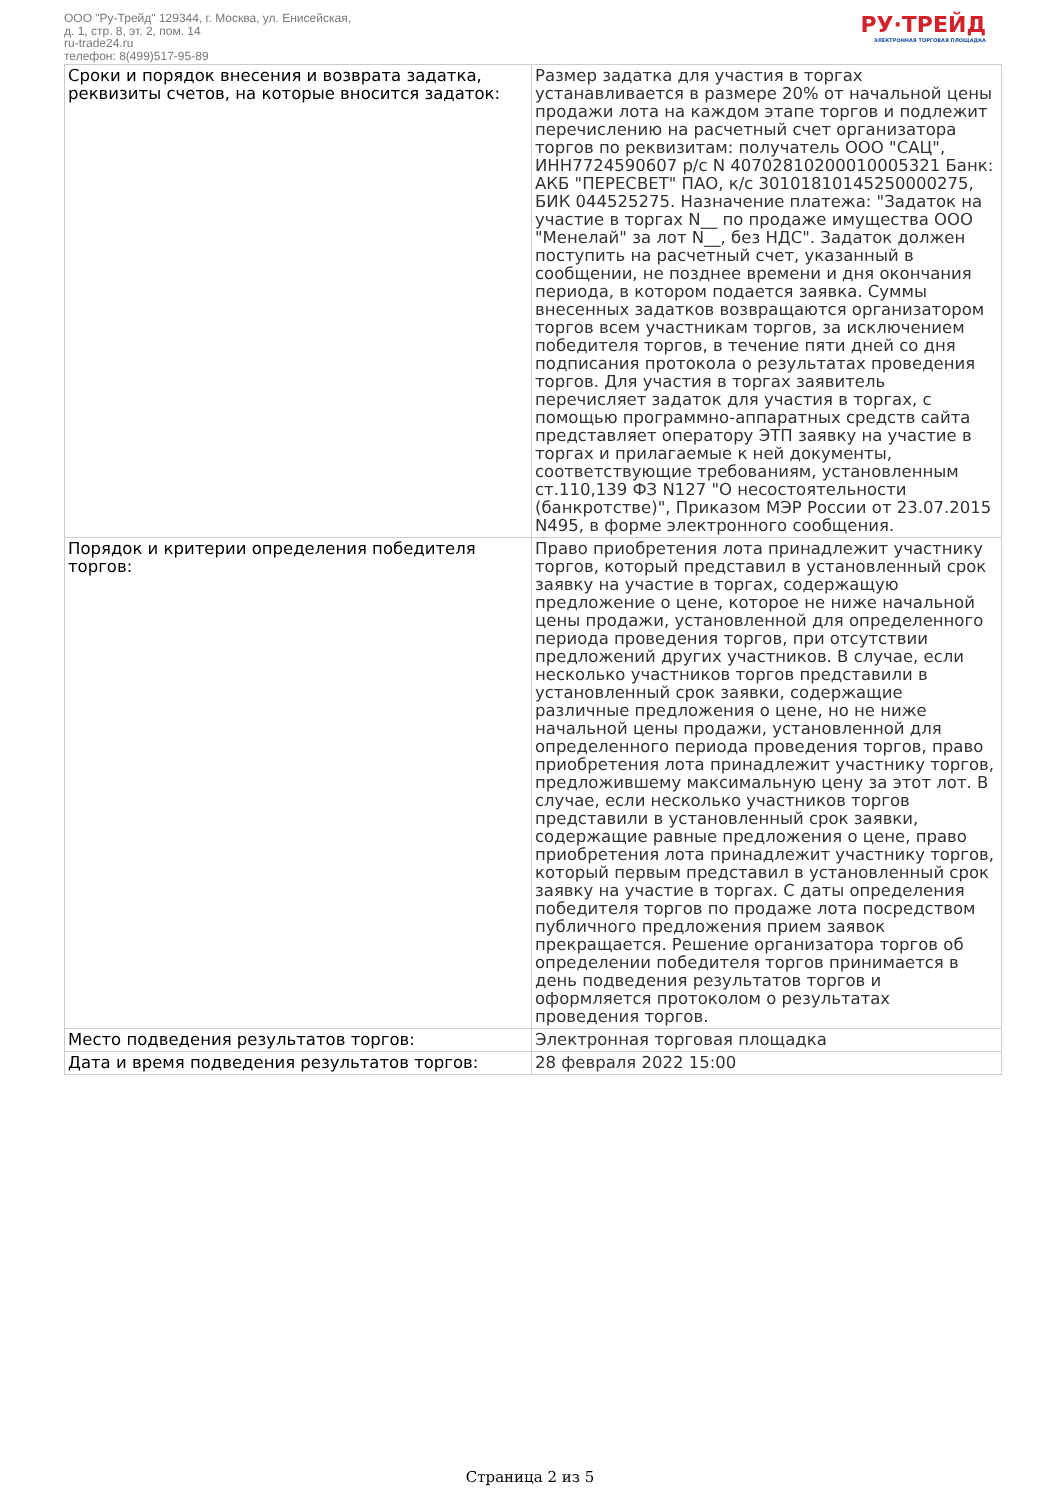ООО "Ру-Трейд" 129344, г. Москва, ул. Енисейская,
д. 1, стр. 8, эт. 2, пом. 14
ru-trade24.ru
телефон: 8(499)517-95-89
РУ·ТРЕЙД
ЭЛЕКТРОННАЯ ТОРГОВАЯ ПЛОЩАДКА
| Сроки и порядок внесения и возврата задатка, реквизиты счетов, на которые вносится задаток: | Размер задатка для участия в торгах устанавливается в размере 20% от начальной цены продажи лота на каждом этапе торгов и подлежит перечислению на расчетный счет организатора торгов по реквизитам: получатель ООО "САЦ", ИНН7724590607 р/с N 40702810200010005321 Банк: АКБ "ПЕРЕСВЕТ" ПАО, к/с 30101810145250000275, БИК 044525275. Назначение платежа: "Задаток на участие в торгах N__ по продаже имущества ООО "Менелай" за лот N__, без НДС". Задаток должен поступить на расчетный счет, указанный в сообщении, не позднее времени и дня окончания периода, в котором подается заявка. Суммы внесенных задатков возвращаются организатором торгов всем участникам торгов, за исключением победителя торгов, в течение пяти дней со дня подписания протокола о результатах проведения торгов. Для участия в торгах заявитель перечисляет задаток для участия в торгах, с помощью программно-аппаратных средств сайта представляет оператору ЭТП заявку на участие в торгах и прилагаемые к ней документы, соответствующие требованиям, установленным ст.110,139 ФЗ N127 "О несостоятельности (банкротстве)", Приказом МЭР России от 23.07.2015 N495, в форме электронного сообщения. |
| Порядок и критерии определения победителя торгов: | Право приобретения лота принадлежит участнику торгов, который представил в установленный срок заявку на участие в торгах, содержащую предложение о цене, которое не ниже начальной цены продажи, установленной для определенного периода проведения торгов, при отсутствии предложений других участников. В случае, если несколько участников торгов представили в установленный срок заявки, содержащие различные предложения о цене, но не ниже начальной цены продажи, установленной для определенного периода проведения торгов, право приобретения лота принадлежит участнику торгов, предложившему максимальную цену за этот лот. В случае, если несколько участников торгов представили в установленный срок заявки, содержащие равные предложения о цене, право приобретения лота принадлежит участнику торгов, который первым представил в установленный срок заявку на участие в торгах. С даты определения победителя торгов по продаже лота посредством публичного предложения прием заявок прекращается. Решение организатора торгов об определении победителя торгов принимается в день подведения результатов торгов и оформляется протоколом о результатах проведения торгов. |
| Место подведения результатов торгов: | Электронная торговая площадка |
| Дата и время подведения результатов торгов: | 28 февраля 2022 15:00 |
Страница 2 из 5